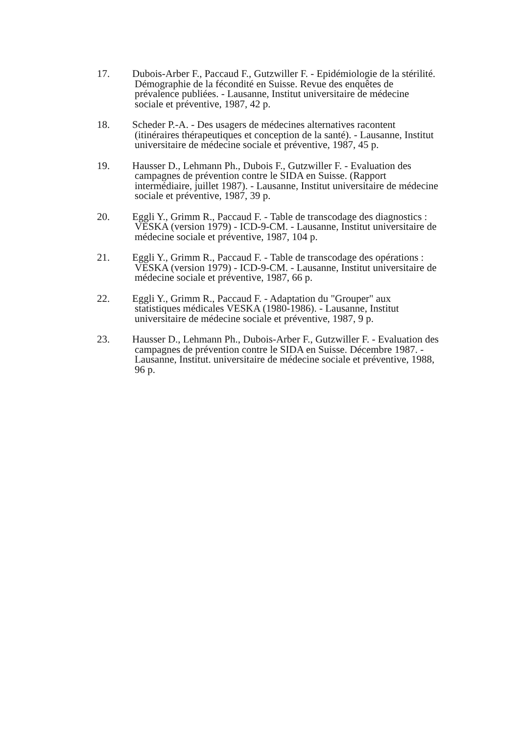17. Dubois-Arber F., Paccaud F., Gutzwiller F. - Epidémiologie de la stérilité.
Démographie de la fécondité en Suisse. Revue des enquêtes de
prévalence publiées. - Lausanne, Institut universitaire de médecine
sociale et préventive, 1987, 42 p.
18. Scheder P.-A. - Des usagers de médecines alternatives racontent
(itinéraires thérapeutiques et conception de la santé). - Lausanne, Institut
universitaire de médecine sociale et préventive, 1987, 45 p.
19. Hausser D., Lehmann Ph., Dubois F., Gutzwiller F. - Evaluation des
campagnes de prévention contre le SIDA en Suisse. (Rapport
intermédiaire, juillet 1987). - Lausanne, Institut universitaire de médecine
sociale et préventive, 1987, 39 p.
20. Eggli Y., Grimm R., Paccaud F. - Table de transcodage des diagnostics :
VESKA (version 1979) - ICD-9-CM. - Lausanne, Institut universitaire de
médecine sociale et préventive, 1987, 104 p.
21. Eggli Y., Grimm R., Paccaud F. - Table de transcodage des opérations :
VESKA (version 1979) - ICD-9-CM. - Lausanne, Institut universitaire de
médecine sociale et préventive, 1987, 66 p.
22. Eggli Y., Grimm R., Paccaud F. - Adaptation du "Grouper" aux
statistiques médicales VESKA (1980-1986). - Lausanne, Institut
universitaire de médecine sociale et préventive, 1987, 9 p.
23. Hausser D., Lehmann Ph., Dubois-Arber F., Gutzwiller F. - Evaluation des
campagnes de prévention contre le SIDA en Suisse. Décembre 1987. -
Lausanne, Institut. universitaire de médecine sociale et préventive, 1988,
96 p.